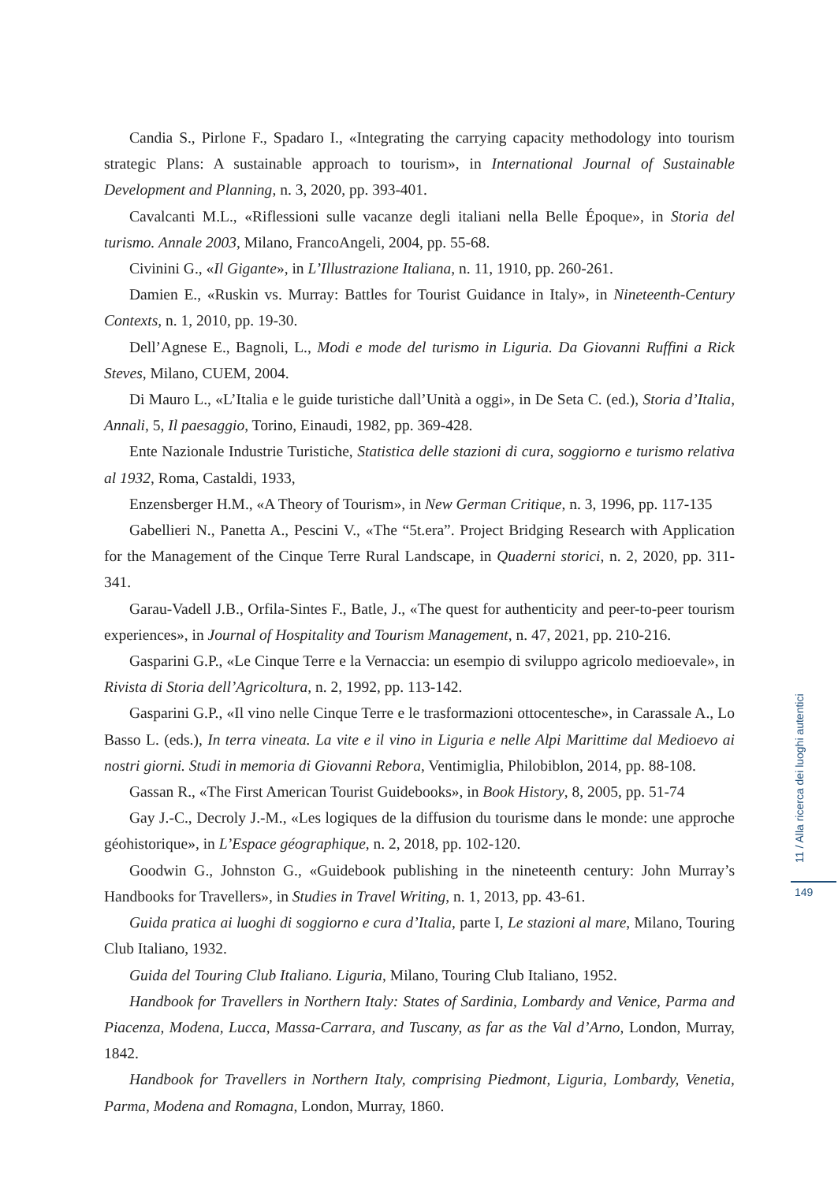Candia S., Pirlone F., Spadaro I., «Integrating the carrying capacity methodology into tourism strategic Plans: A sustainable approach to tourism», in International Journal of Sustainable Development and Planning, n. 3, 2020, pp. 393-401.
Cavalcanti M.L., «Riflessioni sulle vacanze degli italiani nella Belle Époque», in Storia del turismo. Annale 2003, Milano, FrancoAngeli, 2004, pp. 55-68.
Civinini G., «Il Gigante», in L’Illustrazione Italiana, n. 11, 1910, pp. 260-261.
Damien E., «Ruskin vs. Murray: Battles for Tourist Guidance in Italy», in Nineteenth-Century Contexts, n. 1, 2010, pp. 19-30.
Dell’Agnese E., Bagnoli, L., Modi e mode del turismo in Liguria. Da Giovanni Ruffini a Rick Steves, Milano, CUEM, 2004.
Di Mauro L., «L’Italia e le guide turistiche dall’Unità a oggi», in De Seta C. (ed.), Storia d’Italia, Annali, 5, Il paesaggio, Torino, Einaudi, 1982, pp. 369-428.
Ente Nazionale Industrie Turistiche, Statistica delle stazioni di cura, soggiorno e turismo relativa al 1932, Roma, Castaldi, 1933,
Enzensberger H.M., «A Theory of Tourism», in New German Critique, n. 3, 1996, pp. 117-135
Gabellieri N., Panetta A., Pescini V., «The “5t.era”. Project Bridging Research with Application for the Management of the Cinque Terre Rural Landscape, in Quaderni storici, n. 2, 2020, pp. 311-341.
Garau-Vadell J.B., Orfila-Sintes F., Batle, J., «The quest for authenticity and peer-to-peer tourism experiences», in Journal of Hospitality and Tourism Management, n. 47, 2021, pp. 210-216.
Gasparini G.P., «Le Cinque Terre e la Vernaccia: un esempio di sviluppo agricolo medioevale», in Rivista di Storia dell’Agricoltura, n. 2, 1992, pp. 113-142.
Gasparini G.P., «Il vino nelle Cinque Terre e le trasformazioni ottocentesche», in Carassale A., Lo Basso L. (eds.), In terra vineata. La vite e il vino in Liguria e nelle Alpi Marittime dal Medioevo ai nostri giorni. Studi in memoria di Giovanni Rebora, Ventimiglia, Philobiblon, 2014, pp. 88-108.
Gassan R., «The First American Tourist Guidebooks», in Book History, 8, 2005, pp. 51-74
Gay J.-C., Decroly J.-M., «Les logiques de la diffusion du tourisme dans le monde: une approche géohistorique», in L’Espace géographique, n. 2, 2018, pp. 102-120.
Goodwin G., Johnston G., «Guidebook publishing in the nineteenth century: John Murray’s Handbooks for Travellers», in Studies in Travel Writing, n. 1, 2013, pp. 43-61.
Guida pratica ai luoghi di soggiorno e cura d’Italia, parte I, Le stazioni al mare, Milano, Touring Club Italiano, 1932.
Guida del Touring Club Italiano. Liguria, Milano, Touring Club Italiano, 1952.
Handbook for Travellers in Northern Italy: States of Sardinia, Lombardy and Venice, Parma and Piacenza, Modena, Lucca, Massa-Carrara, and Tuscany, as far as the Val d’Arno, London, Murray, 1842.
Handbook for Travellers in Northern Italy, comprising Piedmont, Liguria, Lombardy, Venetia, Parma, Modena and Romagna, London, Murray, 1860.
11 / Alla ricerca dei luoghi autentici
149